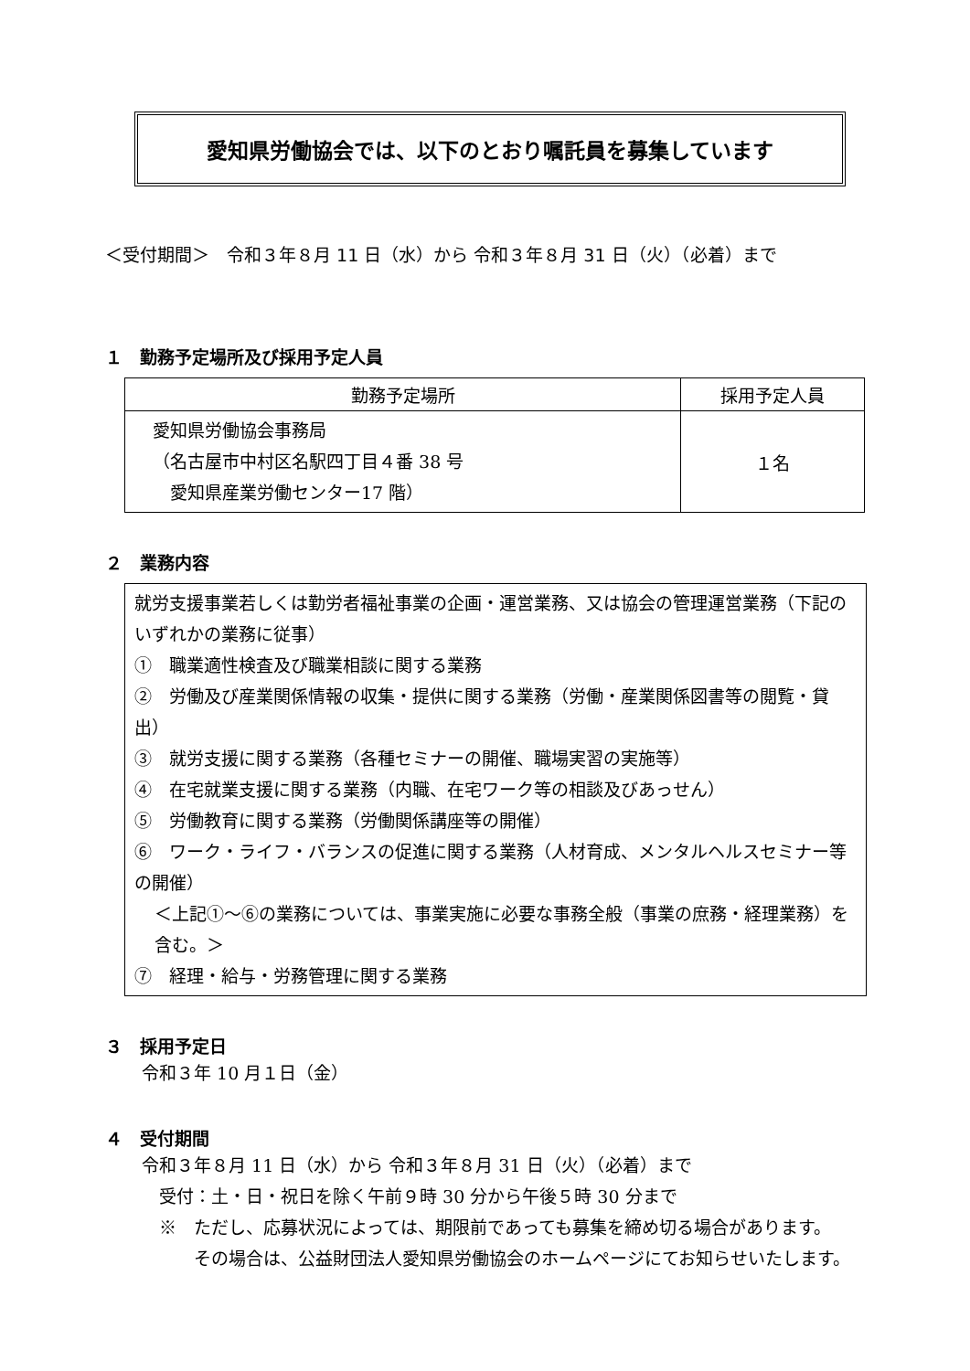愛知県労働協会では、以下のとおり嘱託員を募集しています
＜受付期間＞　令和３年８月 11 日（水）から 令和３年８月 31 日（火）（必着）まで
１　勤務予定場所及び採用予定人員
| 勤務予定場所 | 採用予定人員 |
| --- | --- |
| 愛知県労働協会事務局 （名古屋市中村区名駅四丁目４番 38 号 愛知県産業労働センター17 階） | １名 |
２　業務内容
就労支援事業若しくは勤労者福祉事業の企画・運営業務、又は協会の管理運営業務（下記のいずれかの業務に従事）
①　職業適性検査及び職業相談に関する業務
②　労働及び産業関係情報の収集・提供に関する業務（労働・産業関係図書等の閲覧・貸出）
③　就労支援に関する業務（各種セミナーの開催、職場実習の実施等）
④　在宅就業支援に関する業務（内職、在宅ワーク等の相談及びあっせん）
⑤　労働教育に関する業務（労働関係講座等の開催）
⑥　ワーク・ライフ・バランスの促進に関する業務（人材育成、メンタルヘルスセミナー等の開催）
＜上記①～⑥の業務については、事業実施に必要な事務全般（事業の庶務・経理業務）を含む。＞
⑦　経理・給与・労務管理に関する業務
３　採用予定日
令和３年 10 月１日（金）
４　受付期間
令和３年８月 11 日（水）から 令和３年８月 31 日（火）（必着）まで
　受付：土・日・祝日を除く午前９時 30 分から午後５時 30 分まで
　※　ただし、応募状況によっては、期限前であっても募集を締め切る場合があります。
　　　その場合は、公益財団法人愛知県労働協会のホームページにてお知らせいたします。